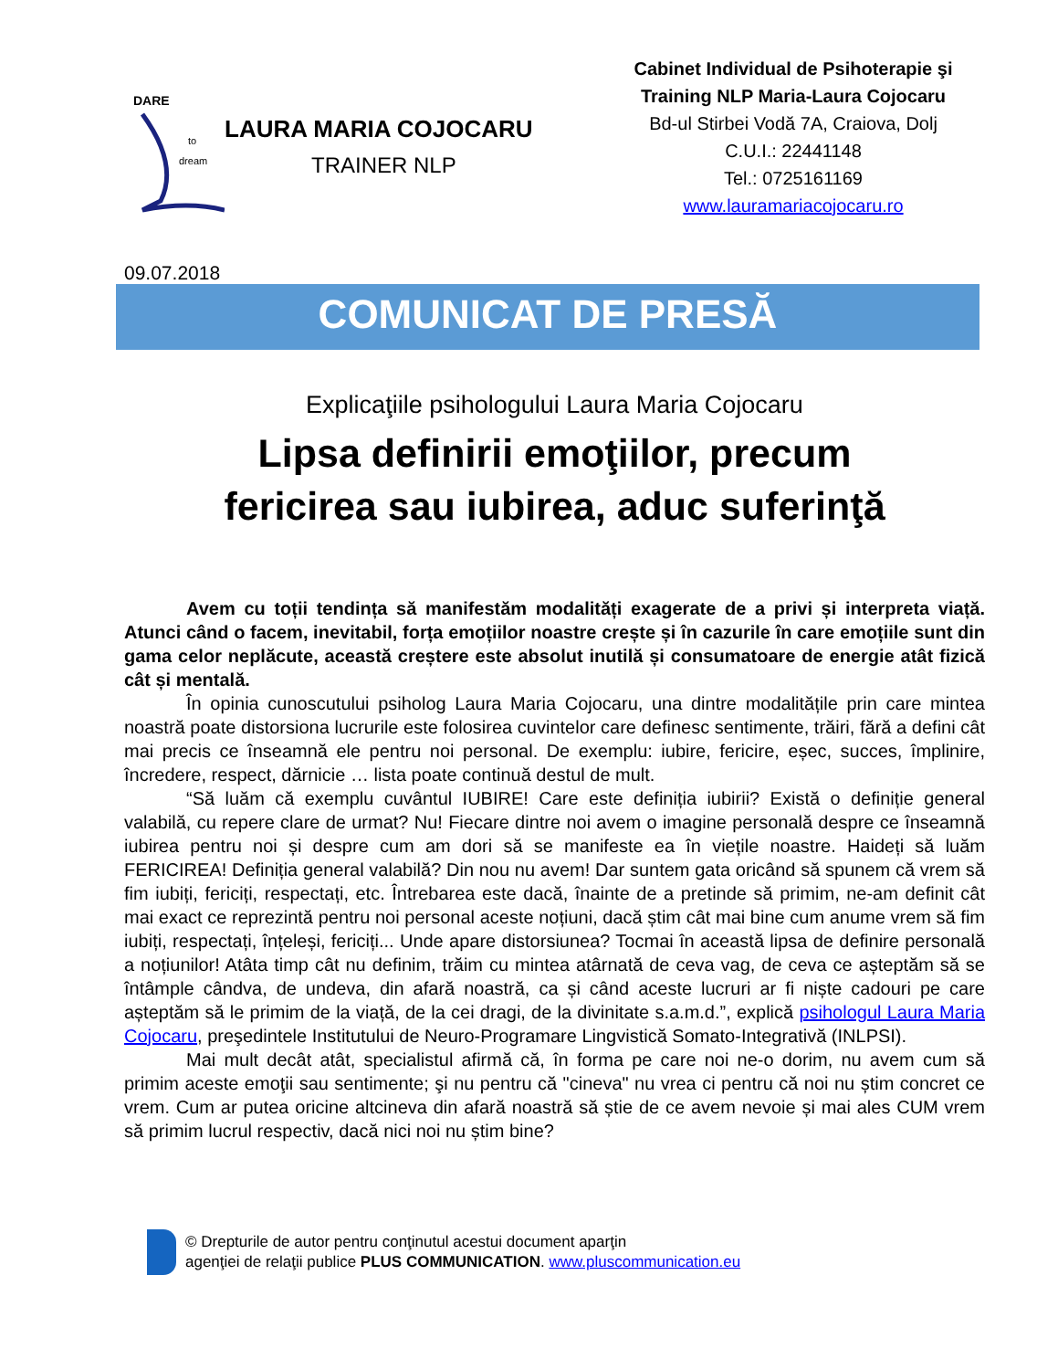DARE
to
dream
LAURA MARIA COJOCARU
TRAINER NLP
Cabinet Individual de Psihoterapie şi Training NLP Maria-Laura Cojocaru
Bd-ul Stirbei Vodă 7A, Craiova, Dolj
C.U.I.: 22441148
Tel.: 0725161169
www.lauramariacojocaru.ro
09.07.2018
COMUNICAT DE PRESĂ
Explicaţiile psihologului Laura Maria Cojocaru
Lipsa definirii emoţiilor, precum
fericirea sau iubirea, aduc suferinţă
Avem cu toții tendința să manifestăm modalități exagerate de a privi și interpreta viață. Atunci când o facem, inevitabil, forța emoțiilor noastre crește și în cazurile în care emoțiile sunt din gama celor neplăcute, această creștere este absolut inutilă și consumatoare de energie atât fizică cât și mentală.
În opinia cunoscutului psiholog Laura Maria Cojocaru, una dintre modalitățile prin care mintea noastră poate distorsiona lucrurile este folosirea cuvintelor care definesc sentimente, trăiri, fără a defini cât mai precis ce înseamnă ele pentru noi personal. De exemplu: iubire, fericire, eșec, succes, împlinire, încredere, respect, dărnicie … lista poate continuă destul de mult.
“Să luăm că exemplu cuvântul IUBIRE! Care este definiția iubirii? Există o definiție general valabilă, cu repere clare de urmat? Nu! Fiecare dintre noi avem o imagine personală despre ce înseamnă iubirea pentru noi și despre cum am dori să se manifeste ea în viețile noastre. Haideți să luăm FERICIREA! Definiția general valabilă? Din nou nu avem! Dar suntem gata oricând să spunem că vrem să fim iubiți, fericiți, respectați, etc. Întrebarea este dacă, înainte de a pretinde să primim, ne-am definit cât mai exact ce reprezintă pentru noi personal aceste noțiuni, dacă știm cât mai bine cum anume vrem să fim iubiți, respectați, înțeleși, fericiți... Unde apare distorsiunea? Tocmai în această lipsa de definire personală a noțiunilor! Atâta timp cât nu definim, trăim cu mintea atârnată de ceva vag, de ceva ce așteptăm să se întâmple cândva, de undeva, din afară noastră, ca și când aceste lucruri ar fi niște cadouri pe care așteptăm să le primim de la viață, de la cei dragi, de la divinitate s.a.m.d.”, explică psihologul Laura Maria Cojocaru, preşedintele Institutului de Neuro-Programare Lingvistică Somato-Integrativă (INLPSI).
Mai mult decât atât, specialistul afirmă că, în forma pe care noi ne-o dorim, nu avem cum să primim aceste emoţii sau sentimente; şi nu pentru că "cineva" nu vrea ci pentru că noi nu știm concret ce vrem. Cum ar putea oricine altcineva din afară noastră să știe de ce avem nevoie și mai ales CUM vrem să primim lucrul respectiv, dacă nici noi nu știm bine?
© Drepturile de autor pentru conţinutul acestui document aparţin
agenţiei de relaţii publice PLUS COMMUNICATION. www.pluscommunication.eu